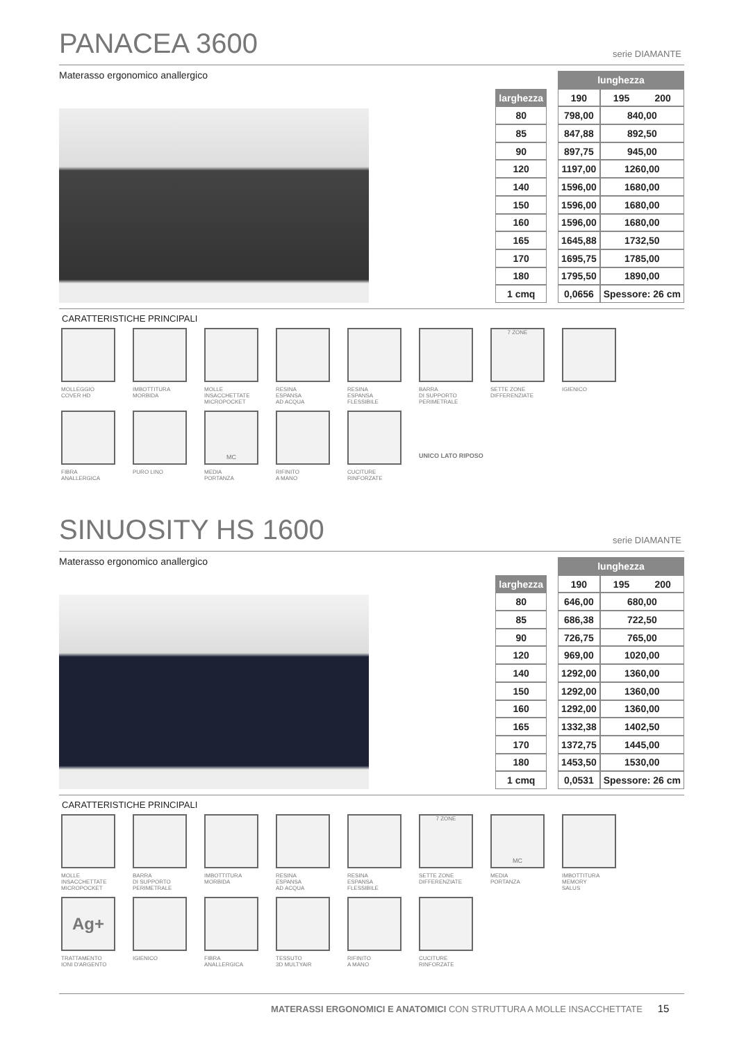PANACEA 3600 serie DIAMANTE
Materasso ergonomico anallergico
| | | lunghezza | | |
| larghezza | | 190 | 195 | 200 |
| 80 | | 798,00 | 840,00 | |
| 85 | | 847,88 | 892,50 | |
| 90 | | 897,75 | 945,00 | |
| 120 | | 1197,00 | 1260,00 | |
| 140 | | 1596,00 | 1680,00 | |
| 150 | | 1596,00 | 1680,00 | |
| 160 | | 1596,00 | 1680,00 | |
| 165 | | 1645,88 | 1732,50 | |
| 170 | | 1695,75 | 1785,00 | |
| 180 | | 1795,50 | 1890,00 | |
| 1 cmq | | 0,0656 | Spessore: 26 cm | |
CARATTERISTICHE PRINCIPALI
MOLLEGGIO
COVER HD
IMBOTTITURA
MORBIDA
MOLLE
INSACCHETTATE
MICROPOCKET
RESINA
ESPANSA
AD ACQUA
RESINA
ESPANSA
FLESSIBILE
BARRA
DI SUPPORTO
PERIMETRALE
7 ZONE
SETTE ZONE
DIFFERENZIATE
IGIENICO
FIBRA
ANALLERGICA
PURO LINO
MC
MEDIA
PORTANZA
RIFINITO
A MANO
CUCITURE
RINFORZATE
UNICO LATO RIPOSO
SINUOSITY HS 1600 serie DIAMANTE
Materasso ergonomico anallergico
| | | lunghezza | | |
| larghezza | | 190 | 195 | 200 |
| 80 | | 646,00 | 680,00 | |
| 85 | | 686,38 | 722,50 | |
| 90 | | 726,75 | 765,00 | |
| 120 | | 969,00 | 1020,00 | |
| 140 | | 1292,00 | 1360,00 | |
| 150 | | 1292,00 | 1360,00 | |
| 160 | | 1292,00 | 1360,00 | |
| 165 | | 1332,38 | 1402,50 | |
| 170 | | 1372,75 | 1445,00 | |
| 180 | | 1453,50 | 1530,00 | |
| 1 cmq | | 0,0531 | Spessore: 26 cm | |
CARATTERISTICHE PRINCIPALI
MOLLE
INSACCHETTATE
MICROPOCKET
BARRA
DI SUPPORTO
PERIMETRALE
IMBOTTITURA
MORBIDA
RESINA
ESPANSA
AD ACQUA
RESINA
ESPANSA
FLESSIBILE
7 ZONE
SETTE ZONE
DIFFERENZIATE
MC
MEDIA
PORTANZA
IMBOTTITURA
MEMORY
SALUS
Ag+
TRATTAMENTO
IONI D'ARGENTO
IGIENICO
FIBRA
ANALLERGICA
TESSUTO
3D MULTYAIR
RIFINITO
A MANO
CUCITURE
RINFORZATE
MATERASSI ERGONOMICI E ANATOMICI CON STRUTTURA A MOLLE INSACCHETTATE 15